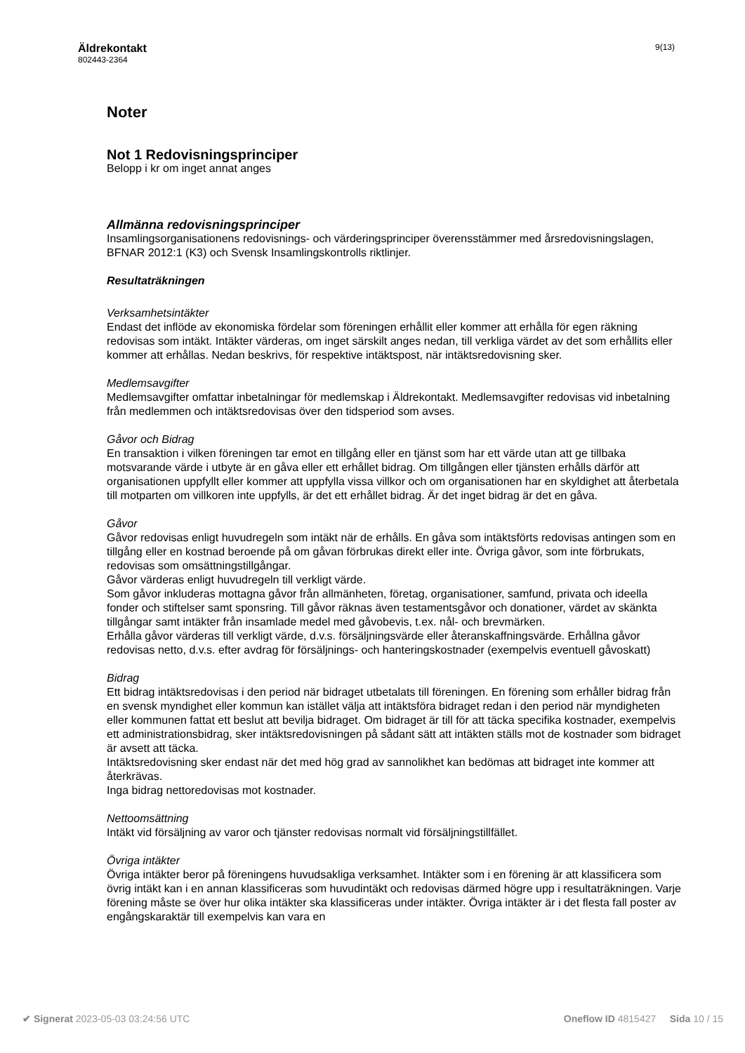Äldrekontakt
802443-2364
9(13)
Noter
Not 1 Redovisningsprinciper
Belopp i kr om inget annat anges
Allmänna redovisningsprinciper
Insamlingsorganisationens redovisnings- och värderingsprinciper överensstämmer med årsredovisningslagen, BFNAR 2012:1 (K3) och Svensk Insamlingskontrolls riktlinjer.
Resultaträkningen
Verksamhetsintäkter
Endast det inflöde av ekonomiska fördelar som föreningen erhållit eller kommer att erhålla för egen räkning redovisas som intäkt. Intäkter värderas, om inget särskilt anges nedan, till verkliga värdet av det som erhållits eller kommer att erhållas. Nedan beskrivs, för respektive intäktspost, när intäktsredovisning sker.
Medlemsavgifter
Medlemsavgifter omfattar inbetalningar för medlemskap i Äldrekontakt. Medlemsavgifter redovisas vid inbetalning från medlemmen och intäktsredovisas över den tidsperiod som avses.
Gåvor och Bidrag
En transaktion i vilken föreningen tar emot en tillgång eller en tjänst som har ett värde utan att ge tillbaka motsvarande värde i utbyte är en gåva eller ett erhållet bidrag. Om tillgången eller tjänsten erhålls därför att organisationen uppfyllt eller kommer att uppfylla vissa villkor och om organisationen har en skyldighet att återbetala till motparten om villkoren inte uppfylls, är det ett erhållet bidrag. Är det inget bidrag är det en gåva.
Gåvor
Gåvor redovisas enligt huvudregeln som intäkt när de erhålls. En gåva som intäktsförts redovisas antingen som en tillgång eller en kostnad beroende på om gåvan förbrukas direkt eller inte. Övriga gåvor, som inte förbrukats, redovisas som omsättningstillgångar.
Gåvor värderas enligt huvudregeln till verkligt värde.
Som gåvor inkluderas mottagna gåvor från allmänheten, företag, organisationer, samfund, privata och ideella fonder och stiftelser samt sponsring. Till gåvor räknas även testamentsgåvor och donationer, värdet av skänkta tillgångar samt intäkter från insamlade medel med gåvobevis, t.ex. nål- och brevmärken.
Erhålla gåvor värderas till verkligt värde, d.v.s. försäljningsvärde eller återanskaffningsvärde. Erhållna gåvor redovisas netto, d.v.s. efter avdrag för försäljnings- och hanteringskostnader (exempelvis eventuell gåvoskatt)
Bidrag
Ett bidrag intäktsredovisas i den period när bidraget utbetalats till föreningen. En förening som erhåller bidrag från en svensk myndighet eller kommun kan istället välja att intäktsföra bidraget redan i den period när myndigheten eller kommunen fattat ett beslut att bevilja bidraget. Om bidraget är till för att täcka specifika kostnader, exempelvis ett administrationsbidrag, sker intäktsredovisningen på sådant sätt att intäkten ställs mot de kostnader som bidraget är avsett att täcka.
Intäktsredovisning sker endast när det med hög grad av sannolikhet kan bedömas att bidraget inte kommer att återkrävas.
Inga bidrag nettoredovisas mot kostnader.
Nettoomsättning
Intäkt vid försäljning av varor och tjänster redovisas normalt vid försäljningstillfället.
Övriga intäkter
Övriga intäkter beror på föreningens huvudsakliga verksamhet. Intäkter som i en förening är att klassificera som övrig intäkt kan i en annan klassificeras som huvudintäkt och redovisas därmed högre upp i resultaträkningen. Varje förening måste se över hur olika intäkter ska klassificeras under intäkter. Övriga intäkter är i det flesta fall poster av engångskaraktär till exempelvis kan vara en
✔ Signerat 2023-05-03 03:24:56 UTC
Oneflow ID 4815427 Sida 10 / 15